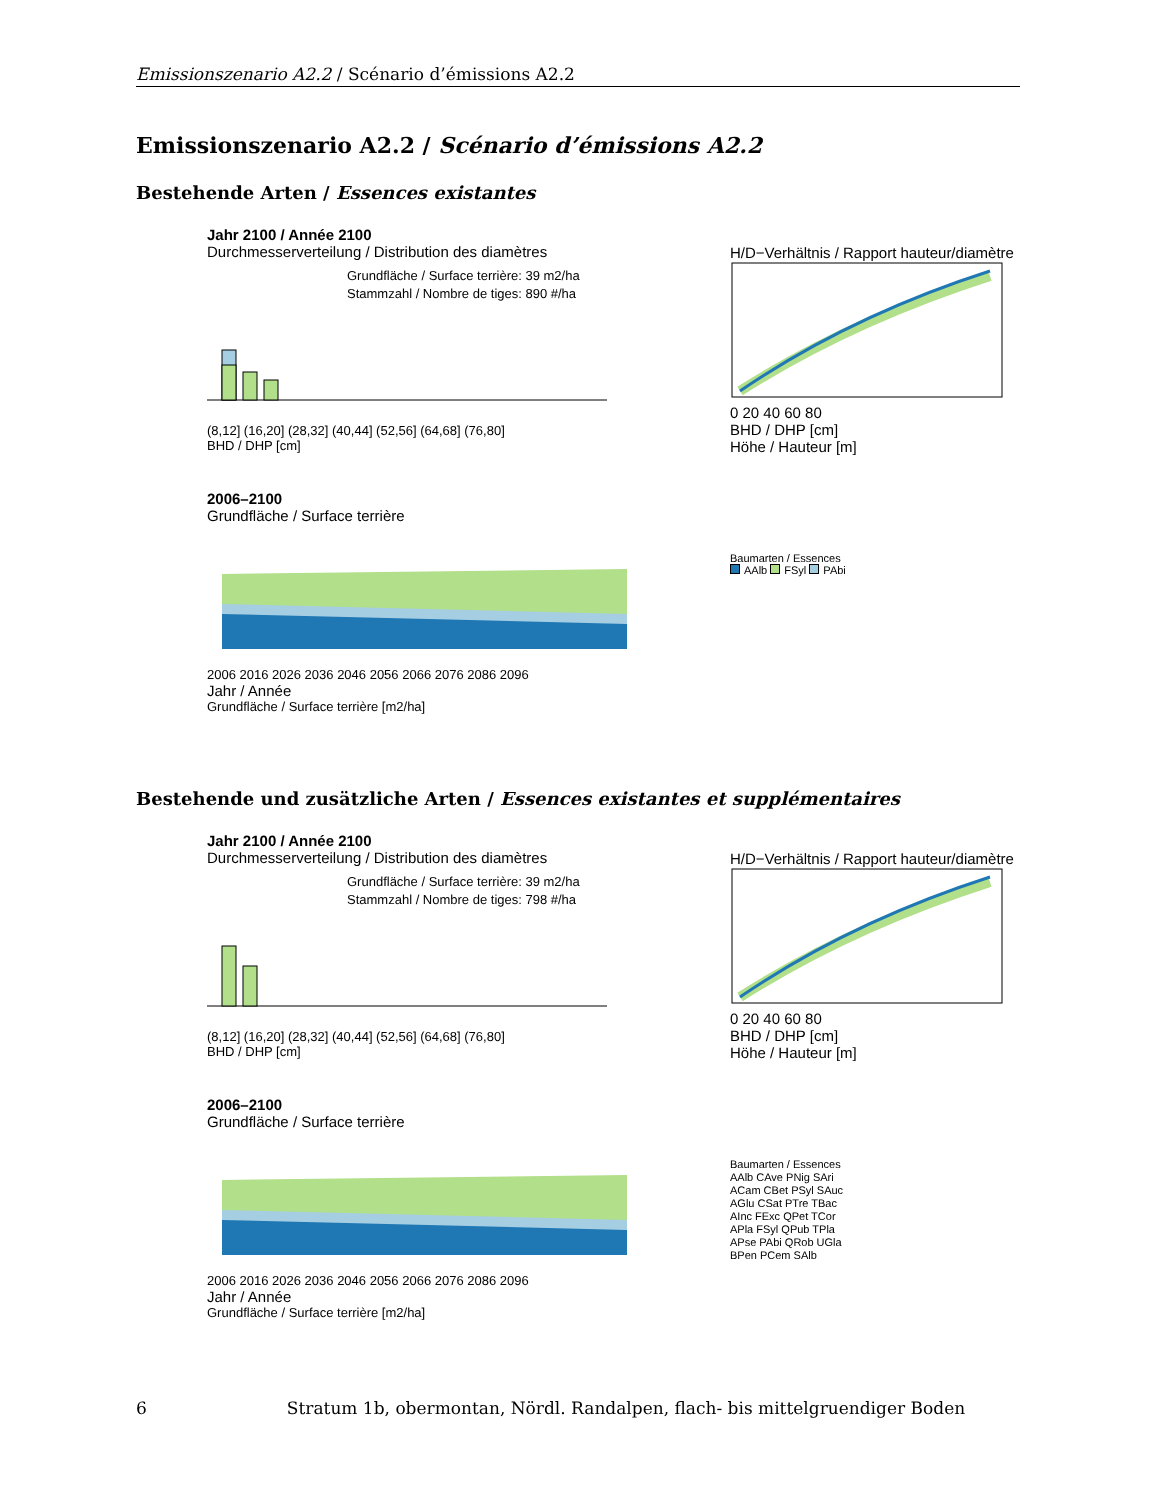Emissionszenario A2.2 / Scénario d’émissions A2.2
Emissionszenario A2.2 / Scénario d’émissions A2.2
Bestehende Arten / Essences existantes
Jahr 2100 / Année 2100
Durchmesserverteilung / Distribution des diamètres
Grundfläche / Surface terrière: 39 m2/ha
Stammzahl / Nombre de tiges: 890 #/ha
(8,12] (16,20] (28,32] (40,44] (52,56] (64,68] (76,80]
BHD / DHP [cm]
H/D−Verhältnis / Rapport hauteur/diamètre
0 20 40 60 80
BHD / DHP [cm]
Höhe / Hauteur [m]
2006–2100
Grundfläche / Surface terrière
2006 2016 2026 2036 2046 2056 2066 2076 2086 2096
Jahr / Année
Grundfläche / Surface terrière [m2/ha]
Baumarten / Essences
AAlb FSyl PAbi
Bestehende und zusätzliche Arten / Essences existantes et supplémentaires
Jahr 2100 / Année 2100
Durchmesserverteilung / Distribution des diamètres
Grundfläche / Surface terrière: 39 m2/ha
Stammzahl / Nombre de tiges: 798 #/ha
(8,12] (16,20] (28,32] (40,44] (52,56] (64,68] (76,80]
BHD / DHP [cm]
H/D−Verhältnis / Rapport hauteur/diamètre
0 20 40 60 80
BHD / DHP [cm]
Höhe / Hauteur [m]
2006–2100
Grundfläche / Surface terrière
2006 2016 2026 2036 2046 2056 2066 2076 2086 2096
Jahr / Année
Grundfläche / Surface terrière [m2/ha]
Baumarten / Essences
AAlb CAve PNig SAri
ACam CBet PSyl SAuc
AGlu CSat PTre TBac
AInc FExc QPet TCor
APla FSyl QPub TPla
APse PAbi QRob UGla
BPen PCem SAlb
6 Stratum 1b, obermontan, Nördl. Randalpen, flach- bis mittelgruendiger Boden